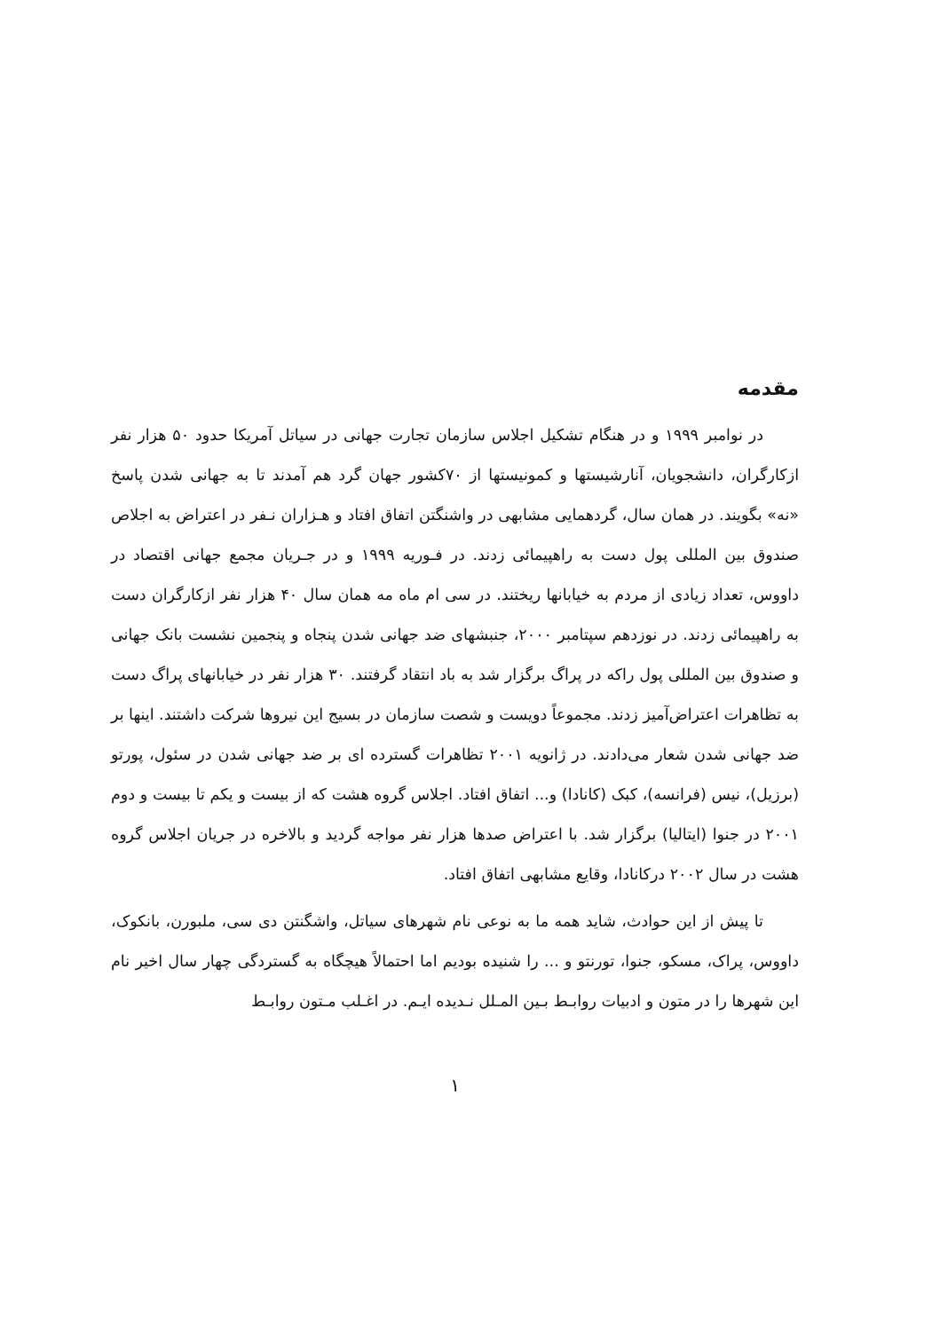مقدمه
در نوامبر ۱۹۹۹ و در هنگام تشکیل اجلاس سازمان تجارت جهانی در سیاتل آمریکا حدود ۵۰ هزار نفر ازکارگران، دانشجویان، آنارشیستها و کمونیستها از ۷۰کشور جهان گرد هم آمدند تا به جهانی شدن پاسخ «نه» بگویند. در همان سال، گردهمایی مشابهی در واشنگتن اتفاق افتاد و هـزاران نـفر در اعتراض به اجلاص صندوق بین المللی پول دست به راهپیمائی زدند. در فـوریه ۱۹۹۹ و در جـریان مجمع جهانی اقتصاد در داووس، تعداد زیادی از مردم به خیابانها ریختند. در سی ام ماه مه همان سال ۴۰ هزار نفر ازکارگران دست به راهپیمائی زدند. در نوزدهم سپتامبر ۲۰۰۰، جنبشهای ضد جهانی شدن پنجاه و پنجمین نشست بانک جهانی و صندوق بین المللی پول راکه در پراگ برگزار شد به باد انتقاد گرفتند. ۳۰ هزار نفر در خیابانهای پراگ دست به تظاهرات اعتراض‌آمیز زدند. مجموعاً دویست و شصت سازمان در بسیج این نیروها شرکت داشتند. اینها بر ضد جهانی شدن شعار می‌دادند. در ژانویه ۲۰۰۱ تظاهرات گسترده ای بر ضد جهانی شدن در سئول، پورتو (برزیل)، نیس (فرانسه)، کبک (کانادا) و... اتفاق افتاد. اجلاس گروه هشت که از بیست و یکم تا بیست و دوم ۲۰۰۱ در جنوا (ایتالیا) برگزار شد. با اعتراض صدها هزار نفر مواجه گردید و بالاخره در جریان اجلاس گروه هشت در سال ۲۰۰۲ درکانادا، وقایع مشابهی اتفاق افتاد.
تا پیش از این حوادث، شاید همه ما به نوعی نام شهرهای سیاتل، واشگنتن دی سی، ملبورن، بانکوک، داووس، پراک، مسکو، جنوا، تورنتو و ... را شنیده بودیم اما احتمالاً هیچگاه به گستردگی چهار سال اخیر نام این شهرها را در متون و ادبیات روابـط بـین المـلل نـدیده ایـم. در اغـلب مـتون روابـط
۱